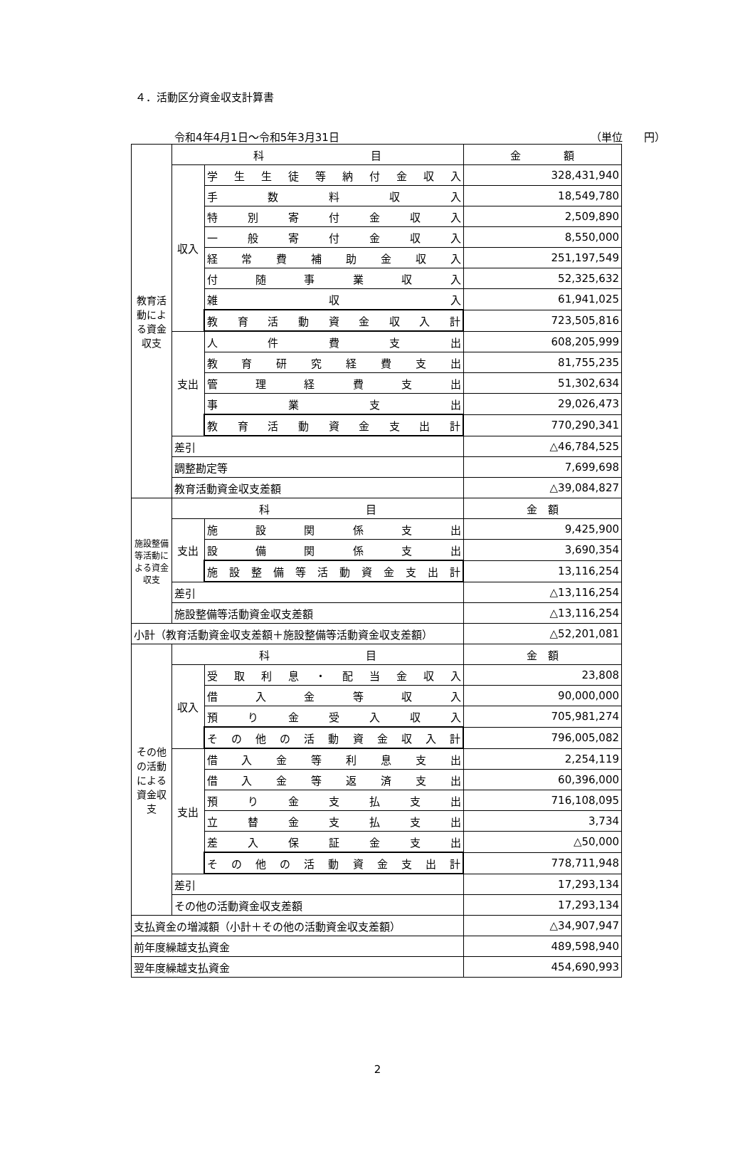４．活動区分資金収支計算書
令和4年4月1日～令和5年3月31日 （単位　　円）
| 教育活動による資金収支 | 科 目 | | 金 額 |
| | 収入 | 学生生徒等納付金収入 | 328,431,940 |
| | | 手数料収入 | 18,549,780 |
| | | 特別寄付金収入 | 2,509,890 |
| | | 一般寄付金収入 | 8,550,000 |
| | | 経常費補助金収入 | 251,197,549 |
| | | 付随事業収入 | 52,325,632 |
| | | 雑収入 | 61,941,025 |
| | | 教育活動資金収入計 | 723,505,816 |
| | 支出 | 人件費支出 | 608,205,999 |
| | | 教育研究経費支出 | 81,755,235 |
| | | 管理経費支出 | 51,302,634 |
| | | 事業支出 | 29,026,473 |
| | | 教育活動資金支出計 | 770,290,341 |
| | 差引 | | △46,784,525 |
| | 調整勘定等 | | 7,699,698 |
| | 教育活動資金収支差額 | | △39,084,827 |
| 施設整備等活動による資金収支 | 科 目 | | 金 額 |
| | 支出 | 施設関係支出 | 9,425,900 |
| | | 設備関係支出 | 3,690,354 |
| | | 施設整備等活動資金支出計 | 13,116,254 |
| | 差引 | | △13,116,254 |
| | 施設整備等活動資金収支差額 | | △13,116,254 |
| 小計（教育活動資金収支差額＋施設整備等活動資金収支差額） | | | △52,201,081 |
| その他の活動による資金収支 | 科 目 | | 金 額 |
| | 収入 | 受取利息・配当金収入 | 23,808 |
| | | 借入金等収入 | 90,000,000 |
| | | 預り金受入収入 | 705,981,274 |
| | | その他の活動資金収入計 | 796,005,082 |
| | 支出 | 借入金等利息支出 | 2,254,119 |
| | | 借入金等返済支出 | 60,396,000 |
| | | 預り金支払支出 | 716,108,095 |
| | | 立替金支払支出 | 3,734 |
| | | 差入保証金支出 | △50,000 |
| | | その他の活動資金支出計 | 778,711,948 |
| | 差引 | | 17,293,134 |
| | その他の活動資金収支差額 | | 17,293,134 |
| 支払資金の増減額（小計＋その他の活動資金収支差額） | | | △34,907,947 |
| 前年度繰越支払資金 | | | 489,598,940 |
| 翌年度繰越支払資金 | | | 454,690,993 |
2